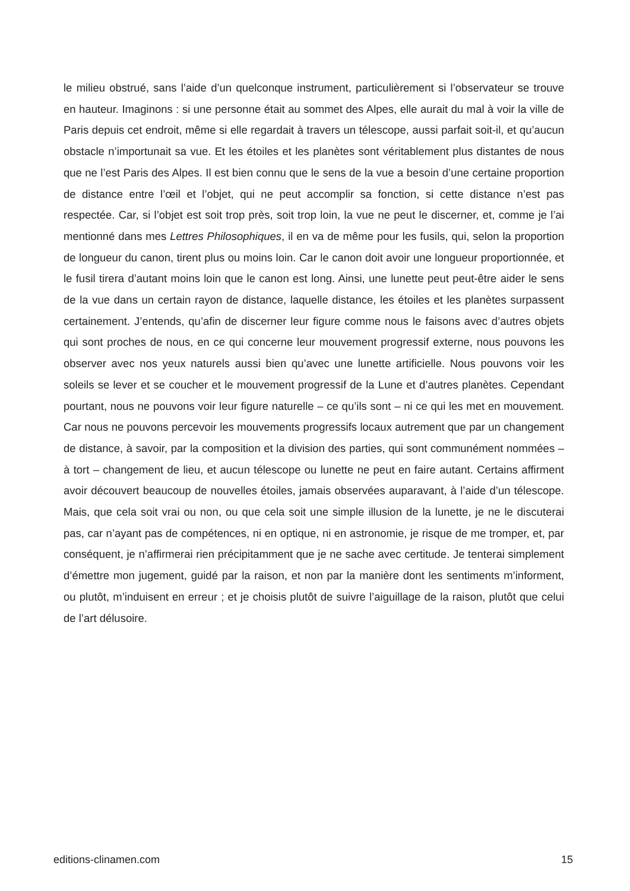le milieu obstrué, sans l’aide d’un quelconque instrument, particulièrement si l’observateur se trouve en hauteur. Imaginons : si une personne était au sommet des Alpes, elle aurait du mal à voir la ville de Paris depuis cet endroit, même si elle regardait à travers un télescope, aussi parfait soit-il, et qu’aucun obstacle n’importunait sa vue. Et les étoiles et les planètes sont véritablement plus distantes de nous que ne l’est Paris des Alpes. Il est bien connu que le sens de la vue a besoin d’une certaine proportion de distance entre l’œil et l’objet, qui ne peut accomplir sa fonction, si cette distance n’est pas respectée. Car, si l’objet est soit trop près, soit trop loin, la vue ne peut le discerner, et, comme je l’ai mentionné dans mes Lettres Philosophiques, il en va de même pour les fusils, qui, selon la proportion de longueur du canon, tirent plus ou moins loin. Car le canon doit avoir une longueur proportionnée, et le fusil tirera d’autant moins loin que le canon est long. Ainsi, une lunette peut peut-être aider le sens de la vue dans un certain rayon de distance, laquelle distance, les étoiles et les planètes surpassent certainement. J’entends, qu’afin de discerner leur figure comme nous le faisons avec d’autres objets qui sont proches de nous, en ce qui concerne leur mouvement progressif externe, nous pouvons les observer avec nos yeux naturels aussi bien qu’avec une lunette artificielle. Nous pouvons voir les soleils se lever et se coucher et le mouvement progressif de la Lune et d’autres planètes. Cependant pourtant, nous ne pouvons voir leur figure naturelle – ce qu’ils sont – ni ce qui les met en mouvement. Car nous ne pouvons percevoir les mouvements progressifs locaux autrement que par un changement de distance, à savoir, par la composition et la division des parties, qui sont communément nommées – à tort – changement de lieu, et aucun télescope ou lunette ne peut en faire autant. Certains affirment avoir découvert beaucoup de nouvelles étoiles, jamais observées auparavant, à l’aide d’un télescope. Mais, que cela soit vrai ou non, ou que cela soit une simple illusion de la lunette, je ne le discuterai pas, car n’ayant pas de compétences, ni en optique, ni en astronomie, je risque de me tromper, et, par conséquent, je n’affirmerai rien précipitamment que je ne sache avec certitude. Je tenterai simplement d’émettre mon jugement, guidé par la raison, et non par la manière dont les sentiments m’informent, ou plutôt, m’induisent en erreur ; et je choisis plutôt de suivre l’aiguillage de la raison, plutôt que celui de l’art délusoire.
editions-clinamen.com 15